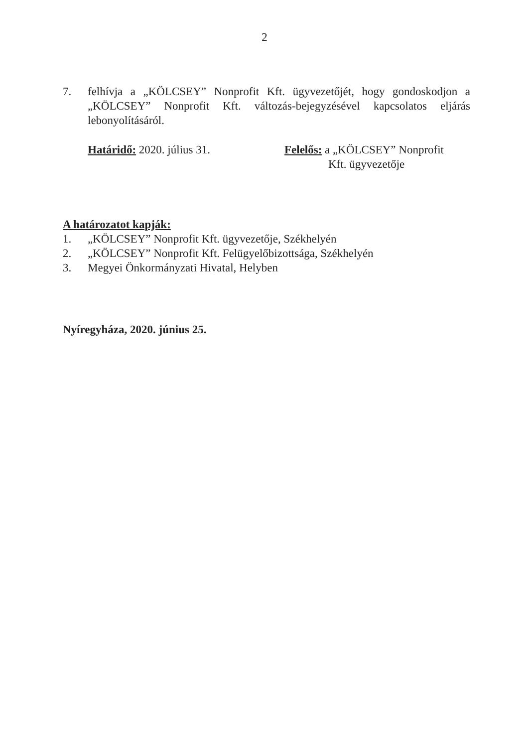2
7. felhívja a „KÖLCSEY” Nonprofit Kft. ügyvezetőjét, hogy gondoskodjon a „KÖLCSEY” Nonprofit Kft. változás-bejegyzésével kapcsolatos eljárás lebonyolításáról.
Határidő: 2020. július 31. Felelős: a „KÖLCSEY” Nonprofit
Kft. ügyvezetője
A határozatot kapják:
1. „KÖLCSEY” Nonprofit Kft. ügyvezetője, Székhelyén
2. „KÖLCSEY” Nonprofit Kft. Felügyelőbizottsága, Székhelyén
3. Megyei Önkormányzati Hivatal, Helyben
Nyíregyháza, 2020. június 25.